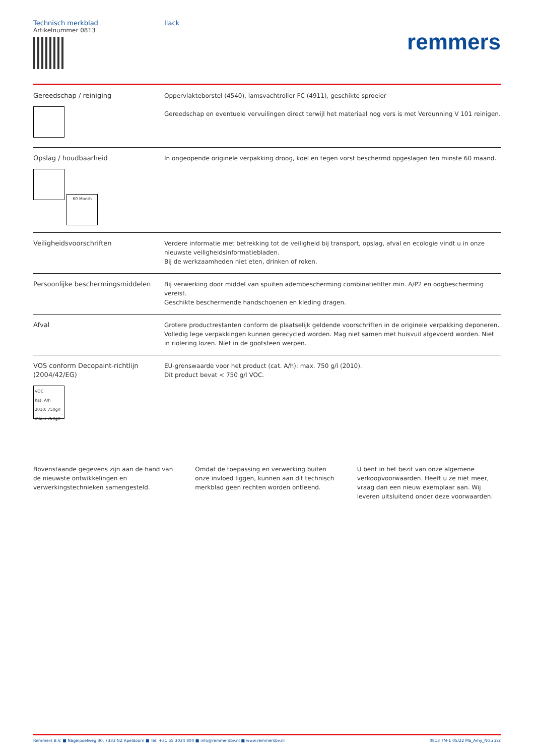Technisch merkblad
Artikelnummer 0813
Ilack
remmers
| Gereedschap / reiniging | Oppervlakteborstel (4540), lamsvachtroller FC (4911), geschikte sproeier Gereedschap en eventuele vervuilingen direct terwijl het materiaal nog vers is met Verdunning V 101 reinigen. |
| Opslag / houdbaarheid 60 Month | In ongeopende originele verpakking droog, koel en tegen vorst beschermd opgeslagen ten minste 60 maand. |
| Veiligheidsvoorschriften | Verdere informatie met betrekking tot de veiligheid bij transport, opslag, afval en ecologie vindt u in onze nieuwste veiligheidsinformatiebladen. Bij de werkzaamheden niet eten, drinken of roken. |
| Persoonlijke beschermingsmiddelen | Bij verwerking door middel van spuiten adembescherming combinatiefilter min. A/P2 en oogbescherming vereist. Geschikte beschermende handschoenen en kleding dragen. |
| Afval | Grotere productrestanten conform de plaatselijk geldende voorschriften in de originele verpakking deponeren. Volledig lege verpakkingen kunnen gerecycled worden. Mag niet samen met huisvuil afgevoerd worden. Niet in riolering lozen. Niet in de gootsteen werpen. |
| VOS conform Decopaint-richtlijn (2004/42/EG) VOC Kat. A/h 2010: 750g/l max.: 750g/l | EU-grenswaarde voor het product (cat. A/h): max. 750 g/l (2010). Dit product bevat < 750 g/l VOC. |
Bovenstaande gegevens zijn aan de hand van de nieuwste ontwikkelingen en verwerkingstechnieken samengesteld.
Omdat de toepassing en verwerking buiten onze invloed liggen, kunnen aan dit technisch merkblad geen rechten worden ontleend.
U bent in het bezit van onze algemene verkoopvoorwaarden. Heeft u ze niet meer, vraag dan een nieuw exemplaar aan. Wij leveren uitsluitend onder deze voorwaarden.
Remmers B.V. ■ Nagelpoelweg 30, 7333 NZ Apeldoorn ■ Tel. +31 55 3034 800 ■ info@remmersbv.nl ■ www.remmersbv.nl 0813 TM-1 05/22 Ma_Amy_NGu 2/2